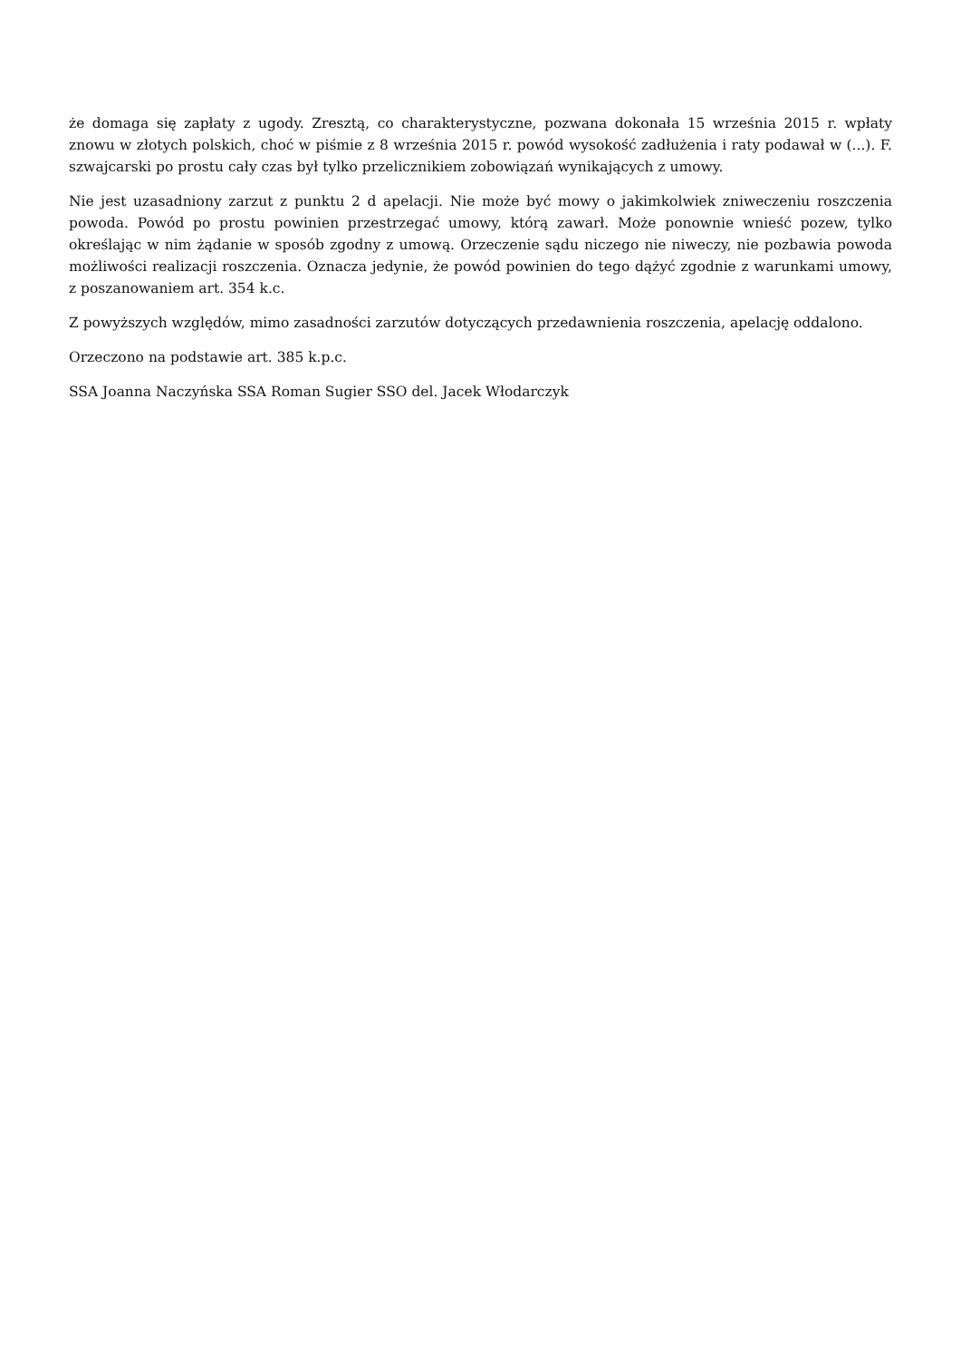że domaga się zapłaty z ugody. Zresztą, co charakterystyczne, pozwana dokonała 15 września 2015 r. wpłaty znowu w złotych polskich, choć w piśmie z 8 września 2015 r. powód wysokość zadłużenia i raty podawał w (...). F. szwajcarski po prostu cały czas był tylko przelicznikiem zobowiązań wynikających z umowy.
Nie jest uzasadniony zarzut z punktu 2 d apelacji. Nie może być mowy o jakimkolwiek zniweczeniu roszczenia powoda. Powód po prostu powinien przestrzegać umowy, którą zawarł. Może ponownie wnieść pozew, tylko określając w nim żądanie w sposób zgodny z umową. Orzeczenie sądu niczego nie niweczy, nie pozbawia powoda możliwości realizacji roszczenia. Oznacza jedynie, że powód powinien do tego dążyć zgodnie z warunkami umowy, z poszanowaniem art. 354 k.c.
Z powyższych względów, mimo zasadności zarzutów dotyczących przedawnienia roszczenia, apelację oddalono.
Orzeczono na podstawie art. 385 k.p.c.
SSA Joanna Naczyńska SSA Roman Sugier SSO del. Jacek Włodarczyk